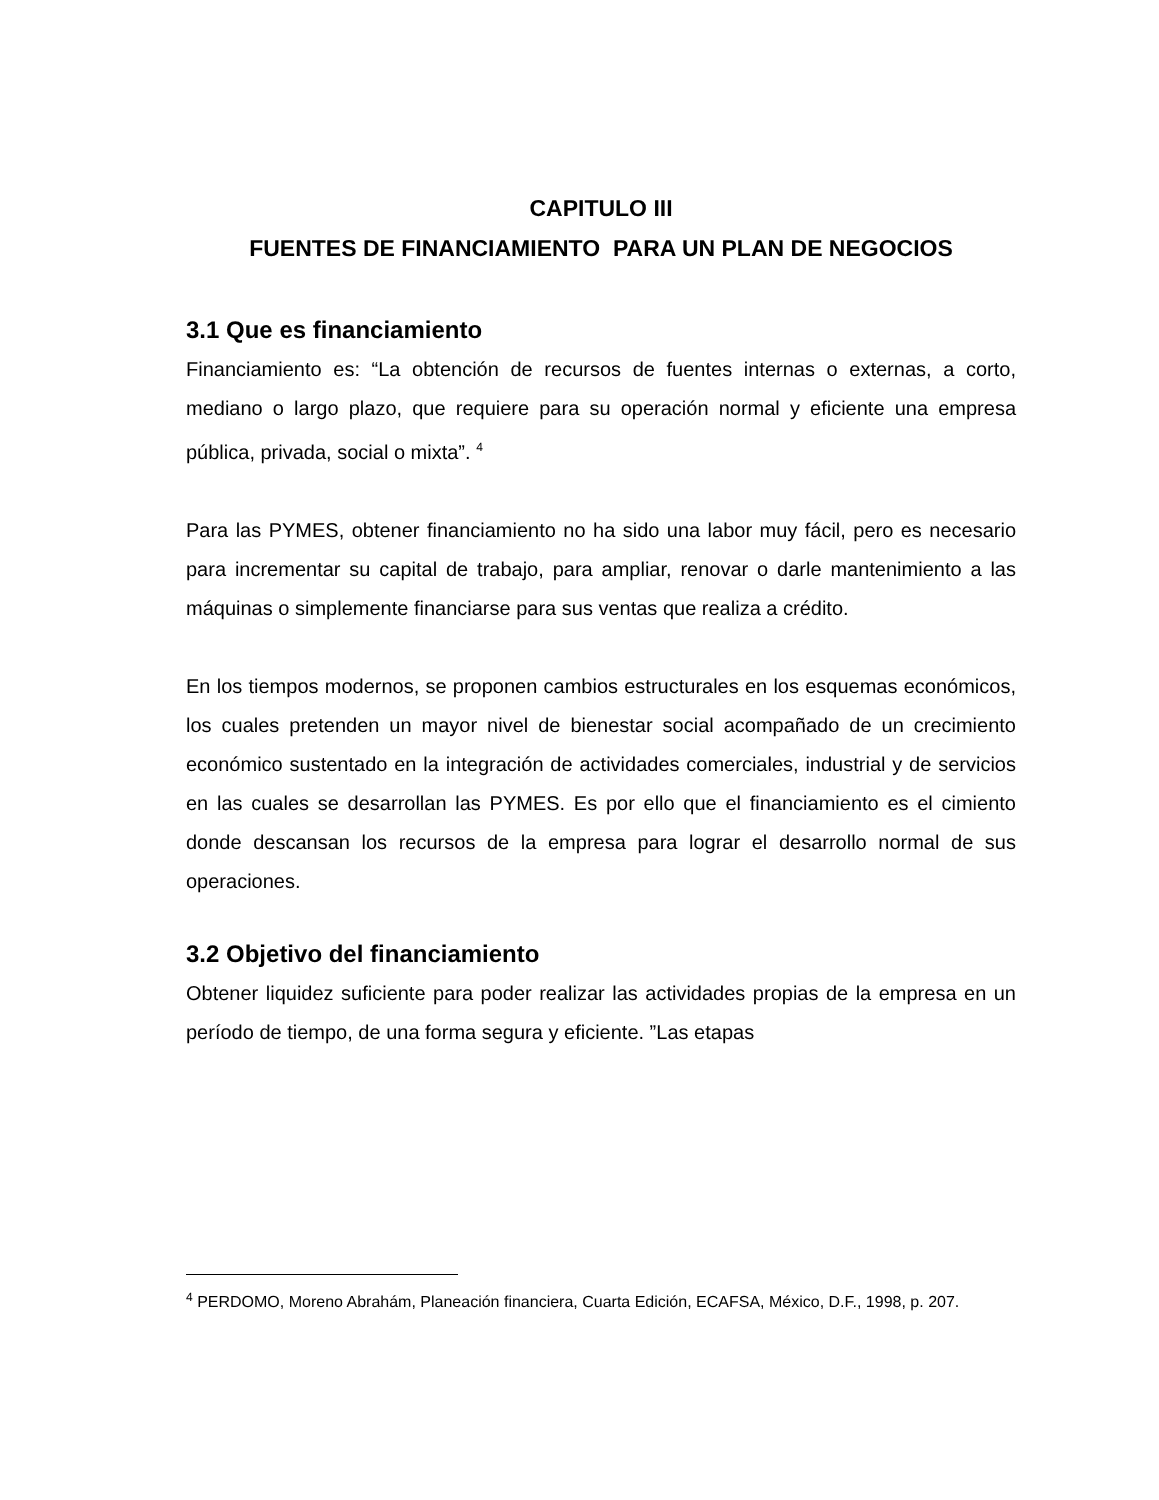CAPITULO III
FUENTES DE FINANCIAMIENTO PARA UN PLAN DE NEGOCIOS
3.1 Que es financiamiento
Financiamiento es: “La obtención de recursos de fuentes internas o externas, a corto, mediano o largo plazo, que requiere para su operación normal y eficiente una empresa pública, privada, social o mixta”. <sup>4</sup>
Para las PYMES, obtener financiamiento no ha sido una labor muy fácil, pero es necesario para incrementar su capital de trabajo, para ampliar, renovar o darle mantenimiento a las máquinas o simplemente financiarse para sus ventas que realiza a crédito.
En los tiempos modernos, se proponen cambios estructurales en los esquemas económicos, los cuales pretenden un mayor nivel de bienestar social acompañado de un crecimiento económico sustentado en la integración de actividades comerciales, industrial y de servicios en las cuales se desarrollan las PYMES. Es por ello que el financiamiento es el cimiento donde descansan los recursos de la empresa para lograr el desarrollo normal de sus operaciones.
3.2 Objetivo del financiamiento
Obtener liquidez suficiente para poder realizar las actividades propias de la empresa en un período de tiempo, de una forma segura y eficiente. ”Las etapas
<sup>4</sup> PERDOMO, Moreno Abrahám, Planeación financiera, Cuarta Edición, ECAFSA, México, D.F., 1998, p. 207.